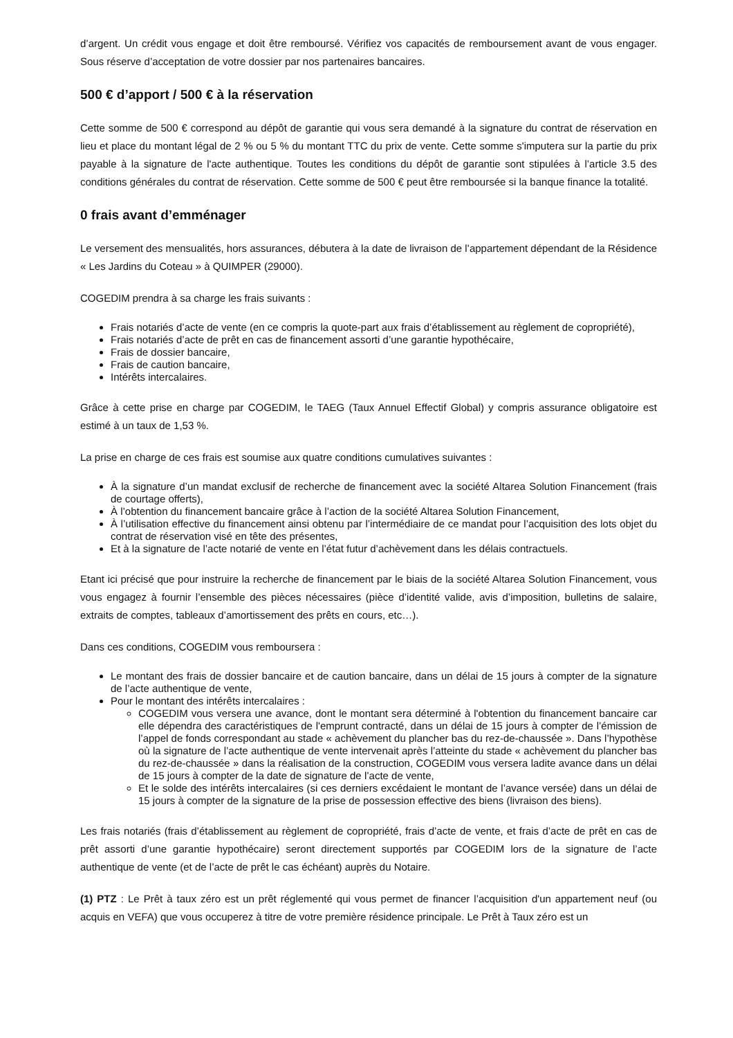d’argent. Un crédit vous engage et doit être remboursé. Vérifiez vos capacités de remboursement avant de vous engager. Sous réserve d’acceptation de votre dossier par nos partenaires bancaires.
500 € d’apport / 500 € à la réservation
Cette somme de 500 € correspond au dépôt de garantie qui vous sera demandé à la signature du contrat de réservation en lieu et place du montant légal de 2 % ou 5 % du montant TTC du prix de vente. Cette somme s'imputera sur la partie du prix payable à la signature de l'acte authentique. Toutes les conditions du dépôt de garantie sont stipulées à l’article 3.5 des conditions générales du contrat de réservation. Cette somme de 500 € peut être remboursée si la banque finance la totalité.
0 frais avant d’emménager
Le versement des mensualités, hors assurances, débutera à la date de livraison de l’appartement dépendant de la Résidence « Les Jardins du Coteau » à QUIMPER (29000).
COGEDIM prendra à sa charge les frais suivants :
Frais notariés d’acte de vente (en ce compris la quote-part aux frais d’établissement au règlement de copropriété),
Frais notariés d’acte de prêt en cas de financement assorti d’une garantie hypothécaire,
Frais de dossier bancaire,
Frais de caution bancaire,
Intérêts intercalaires.
Grâce à cette prise en charge par COGEDIM, le TAEG (Taux Annuel Effectif Global) y compris assurance obligatoire est estimé à un taux de 1,53 %.
La prise en charge de ces frais est soumise aux quatre conditions cumulatives suivantes :
À la signature d’un mandat exclusif de recherche de financement avec la société Altarea Solution Financement (frais de courtage offerts),
À l’obtention du financement bancaire grâce à l’action de la société Altarea Solution Financement,
À l’utilisation effective du financement ainsi obtenu par l’intermédiaire de ce mandat pour l’acquisition des lots objet du contrat de réservation visé en tête des présentes,
Et à la signature de l’acte notarié de vente en l’état futur d’achèvement dans les délais contractuels.
Etant ici précisé que pour instruire la recherche de financement par le biais de la société Altarea Solution Financement, vous vous engagez à fournir l’ensemble des pièces nécessaires (pièce d’identité valide, avis d’imposition, bulletins de salaire, extraits de comptes, tableaux d’amortissement des prêts en cours, etc…).
Dans ces conditions, COGEDIM vous remboursera :
Le montant des frais de dossier bancaire et de caution bancaire, dans un délai de 15 jours à compter de la signature de l’acte authentique de vente,
Pour le montant des intérêts intercalaires :
COGEDIM vous versera une avance, dont le montant sera déterminé à l'obtention du financement bancaire car elle dépendra des caractéristiques de l'emprunt contracté, dans un délai de 15 jours à compter de l’émission de l’appel de fonds correspondant au stade « achèvement du plancher bas du rez-de-chaussée ». Dans l’hypothèse où la signature de l’acte authentique de vente intervenait après l’atteinte du stade « achèvement du plancher bas du rez-de-chaussée » dans la réalisation de la construction, COGEDIM vous versera ladite avance dans un délai de 15 jours à compter de la date de signature de l’acte de vente,
Et le solde des intérêts intercalaires (si ces derniers excédaient le montant de l’avance versée) dans un délai de 15 jours à compter de la signature de la prise de possession effective des biens (livraison des biens).
Les frais notariés (frais d’établissement au règlement de copropriété, frais d’acte de vente, et frais d’acte de prêt en cas de prêt assorti d’une garantie hypothécaire) seront directement supportés par COGEDIM lors de la signature de l’acte authentique de vente (et de l’acte de prêt le cas échéant) auprès du Notaire.
(1) PTZ : Le Prêt à taux zéro est un prêt réglementé qui vous permet de financer l’acquisition d'un appartement neuf (ou acquis en VEFA) que vous occuperez à titre de votre première résidence principale. Le Prêt à Taux zéro est un